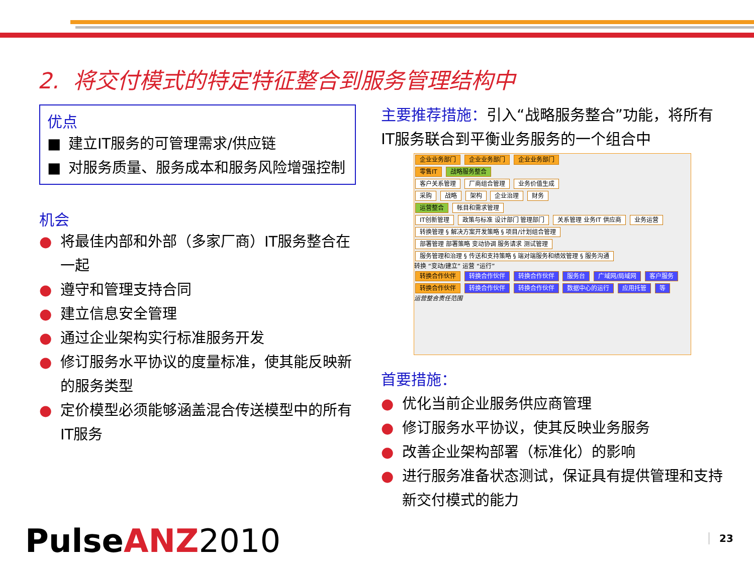2. 将交付模式的特定特征整合到服务管理结构中
优点
■ 建立IT服务的可管理需求/供应链
■ 对服务质量、服务成本和服务风险增强控制
机会
● 将最佳内部和外部（多家厂商）IT服务整合在一起
● 遵守和管理支持合同
● 建立信息安全管理
● 通过企业架构实行标准服务开发
● 修订服务水平协议的度量标准，使其能反映新的服务类型
● 定价模型必须能够涵盖混合传送模型中的所有IT服务
主要推荐措施：引入“战略服务整合”功能，将所有IT服务联合到平衡业务服务的一个组合中
企业业务部门 企业业务部门 企业业务部门
零售IT 战略服务整合
客户关系管理 厂商组合管理 业务价值生成
采购 战略 架构 企业治理 财务
运营整合 帐目和需求管理
IT创新管理 政策与标准 设计部门 管理部门 关系管理 业务IT 供应商 业务运营
转换管理 § 解决方案开发策略 § 项目/计划组合管理
部署管理 部署策略 变动协调 服务请求 测试管理
服务管理和治理 § 传送和支持策略 § 端对端服务和绩效管理 § 服务沟通
转换 “变动/建立” 运营 “运行”
转换合作伙伴 转换合作伙伴 转换合作伙伴 服务台 广域网/局域网 客户服务
转换合作伙伴 转换合作伙伴 转换合作伙伴 数据中心的运行 应用托管 等
运营整合责任范围
首要措施：
● 优化当前企业服务供应商管理
● 修订服务水平协议，使其反映业务服务
● 改善企业架构部署（标准化）的影响
● 进行服务准备状态测试，保证具有提供管理和支持新交付模式的能力
PulseANZ 2010 23